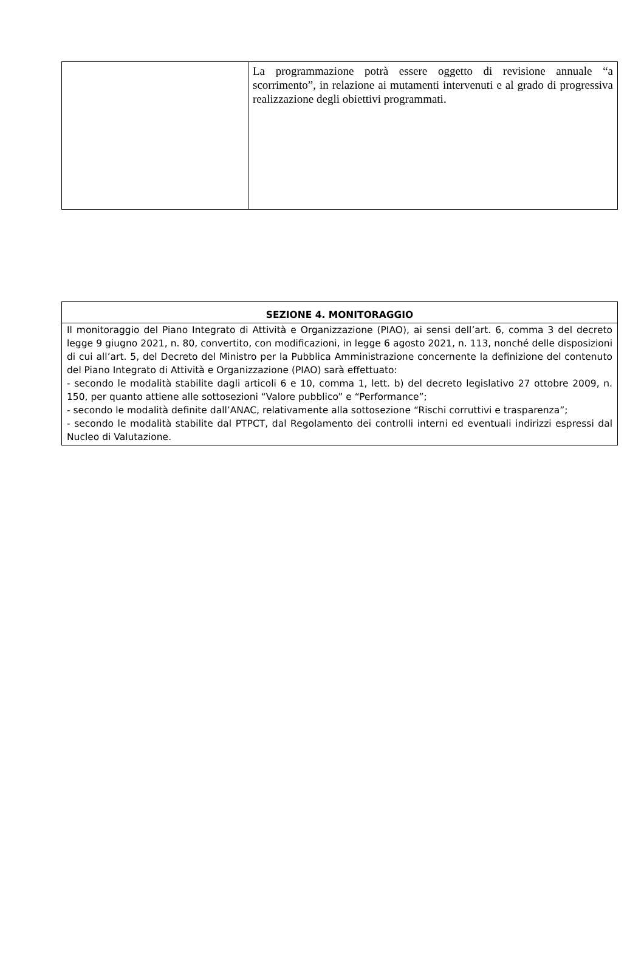| | La programmazione potrà essere oggetto di revisione annuale “a scorrimento”, in relazione ai mutamenti intervenuti e al grado di progressiva realizzazione degli obiettivi programmati. |
| SEZIONE 4. MONITORAGGIO |
| --- |
| Il monitoraggio del Piano Integrato di Attività e Organizzazione (PIAO), ai sensi dell’art. 6, comma 3 del decreto legge 9 giugno 2021, n. 80, convertito, con modificazioni, in legge 6 agosto 2021, n. 113, nonché delle disposizioni di cui all’art. 5, del Decreto del Ministro per la Pubblica Amministrazione concernente la definizione del contenuto del Piano Integrato di Attività e Organizzazione (PIAO) sarà effettuato: - secondo le modalità stabilite dagli articoli 6 e 10, comma 1, lett. b) del decreto legislativo 27 ottobre 2009, n. 150, per quanto attiene alle sottosezioni “Valore pubblico” e “Performance”; - secondo le modalità definite dall’ANAC, relativamente alla sottosezione “Rischi corruttivi e trasparenza”; - secondo le modalità stabilite dal PTPCT, dal Regolamento dei controlli interni ed eventuali indirizzi espressi dal Nucleo di Valutazione. |